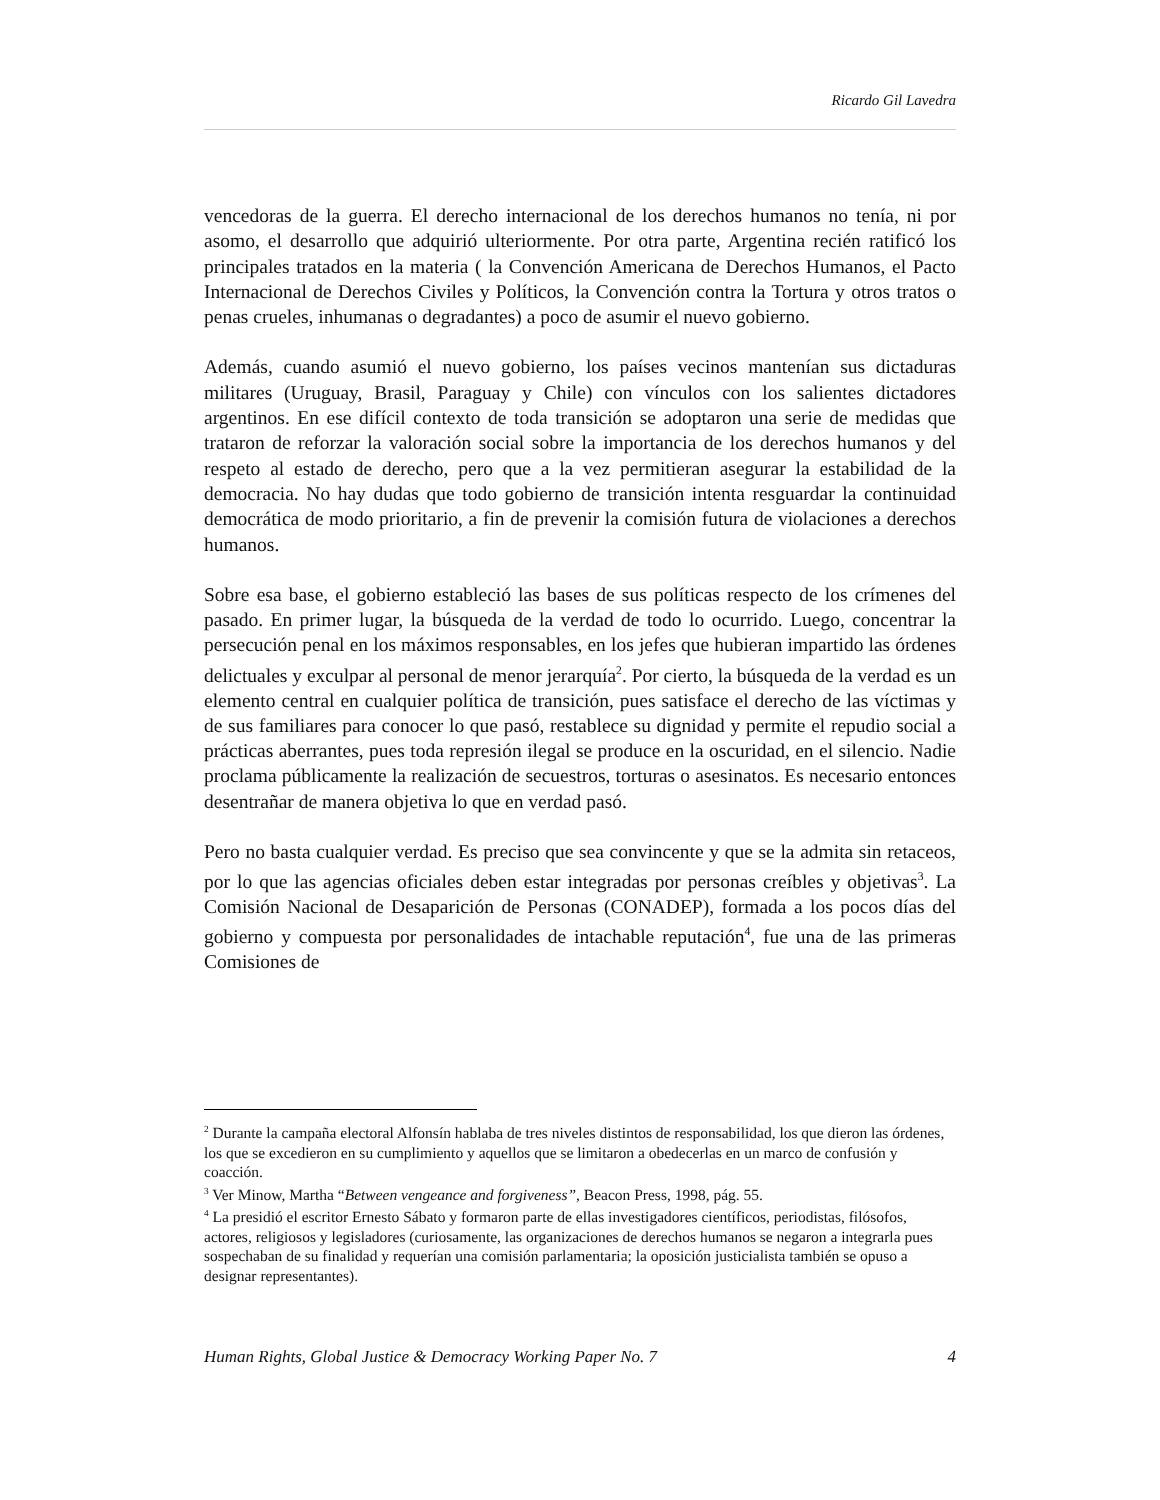Ricardo Gil Lavedra
vencedoras de la guerra. El derecho internacional de los derechos humanos no tenía, ni por asomo, el desarrollo que adquirió ulteriormente. Por otra parte, Argentina recién ratificó los principales tratados en la materia ( la Convención Americana de Derechos Humanos, el Pacto Internacional de Derechos Civiles y Políticos, la Convención contra la Tortura y otros tratos o penas crueles, inhumanas o degradantes) a poco de asumir el nuevo gobierno.
Además, cuando asumió el nuevo gobierno, los países vecinos mantenían sus dictaduras militares (Uruguay, Brasil, Paraguay y Chile) con vínculos con los salientes dictadores argentinos. En ese difícil contexto de toda transición se adoptaron una serie de medidas que trataron de reforzar la valoración social sobre la importancia de los derechos humanos y del respeto al estado de derecho, pero que a la vez permitieran asegurar la estabilidad de la democracia. No hay dudas que todo gobierno de transición intenta resguardar la continuidad democrática de modo prioritario, a fin de prevenir la comisión futura de violaciones a derechos humanos.
Sobre esa base, el gobierno estableció las bases de sus políticas respecto de los crímenes del pasado. En primer lugar, la búsqueda de la verdad de todo lo ocurrido. Luego, concentrar la persecución penal en los máximos responsables, en los jefes que hubieran impartido las órdenes delictuales y exculpar al personal de menor jerarquía<sup>2</sup>. Por cierto, la búsqueda de la verdad es un elemento central en cualquier política de transición, pues satisface el derecho de las víctimas y de sus familiares para conocer lo que pasó, restablece su dignidad y permite el repudio social a prácticas aberrantes, pues toda represión ilegal se produce en la oscuridad, en el silencio. Nadie proclama públicamente la realización de secuestros, torturas o asesinatos. Es necesario entonces desentrañar de manera objetiva lo que en verdad pasó.
Pero no basta cualquier verdad. Es preciso que sea convincente y que se la admita sin retaceos, por lo que las agencias oficiales deben estar integradas por personas creíbles y objetivas<sup>3</sup>. La Comisión Nacional de Desaparición de Personas (CONADEP), formada a los pocos días del gobierno y compuesta por personalidades de intachable reputación<sup>4</sup>, fue una de las primeras Comisiones de
<sup>2</sup> Durante la campaña electoral Alfonsín hablaba de tres niveles distintos de responsabilidad, los que dieron las órdenes, los que se excedieron en su cumplimiento y aquellos que se limitaron a obedecerlas en un marco de confusión y coacción.
<sup>3</sup> Ver Minow, Martha “Between vengeance and forgiveness”, Beacon Press, 1998, pág. 55.
<sup>4</sup> La presidió el escritor Ernesto Sábato y formaron parte de ellas investigadores científicos, periodistas, filósofos, actores, religiosos y legisladores (curiosamente, las organizaciones de derechos humanos se negaron a integrarla pues sospechaban de su finalidad y requerían una comisión parlamentaria; la oposición justicialista también se opuso a designar representantes).
Human Rights, Global Justice & Democracy Working Paper No. 7 4